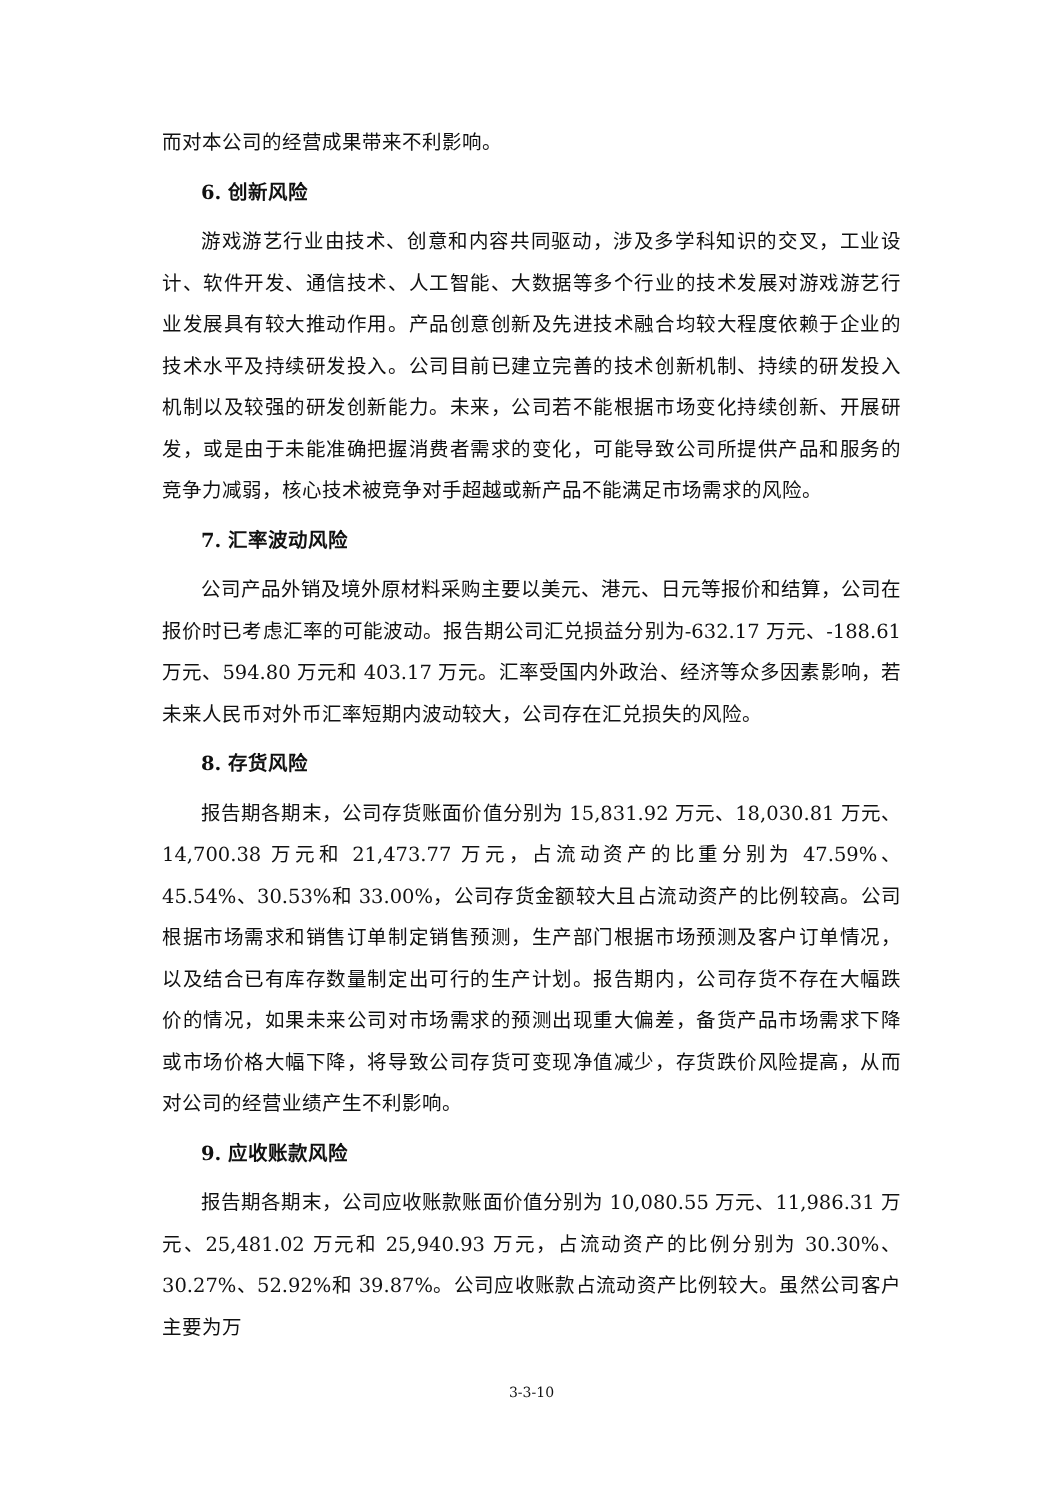而对本公司的经营成果带来不利影响。
6. 创新风险
游戏游艺行业由技术、创意和内容共同驱动，涉及多学科知识的交叉，工业设计、软件开发、通信技术、人工智能、大数据等多个行业的技术发展对游戏游艺行业发展具有较大推动作用。产品创意创新及先进技术融合均较大程度依赖于企业的技术水平及持续研发投入。公司目前已建立完善的技术创新机制、持续的研发投入机制以及较强的研发创新能力。未来，公司若不能根据市场变化持续创新、开展研发，或是由于未能准确把握消费者需求的变化，可能导致公司所提供产品和服务的竞争力减弱，核心技术被竞争对手超越或新产品不能满足市场需求的风险。
7. 汇率波动风险
公司产品外销及境外原材料采购主要以美元、港元、日元等报价和结算，公司在报价时已考虑汇率的可能波动。报告期公司汇兑损益分别为-632.17 万元、-188.61 万元、594.80 万元和 403.17 万元。汇率受国内外政治、经济等众多因素影响，若未来人民币对外币汇率短期内波动较大，公司存在汇兑损失的风险。
8. 存货风险
报告期各期末，公司存货账面价值分别为 15,831.92 万元、18,030.81 万元、14,700.38 万元和 21,473.77 万元，占流动资产的比重分别为 47.59%、45.54%、30.53%和 33.00%，公司存货金额较大且占流动资产的比例较高。公司根据市场需求和销售订单制定销售预测，生产部门根据市场预测及客户订单情况，以及结合已有库存数量制定出可行的生产计划。报告期内，公司存货不存在大幅跌价的情况，如果未来公司对市场需求的预测出现重大偏差，备货产品市场需求下降或市场价格大幅下降，将导致公司存货可变现净值减少，存货跌价风险提高，从而对公司的经营业绩产生不利影响。
9. 应收账款风险
报告期各期末，公司应收账款账面价值分别为 10,080.55 万元、11,986.31 万元、25,481.02 万元和 25,940.93 万元，占流动资产的比例分别为 30.30%、30.27%、52.92%和 39.87%。公司应收账款占流动资产比例较大。虽然公司客户主要为万
3-3-10